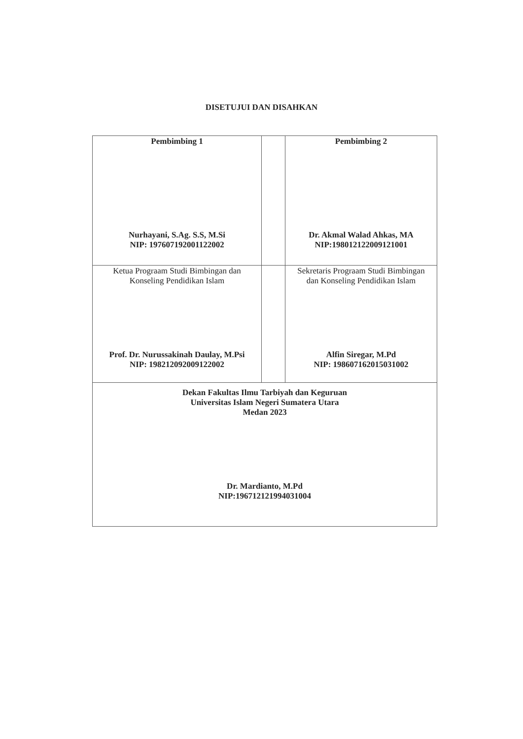DISETUJUI DAN DISAHKAN
| Pembimbing 1 Nurhayani, S.Ag. S.S, M.Si NIP: 197607192001122002 | | Pembimbing 2 Dr. Akmal Walad Ahkas, MA NIP:198012122009121001 |
| Ketua Prograam Studi Bimbingan dan Konseling Pendidikan Islam Prof. Dr. Nurussakinah Daulay, M.Psi NIP: 198212092009122002 | | Sekretaris Prograam Studi Bimbingan dan Konseling Pendidikan Islam Alfin Siregar, M.Pd NIP: 198607162015031002 |
| Dekan Fakultas Ilmu Tarbiyah dan Keguruan Universitas Islam Negeri Sumatera Utara Medan 2023 Dr. Mardianto, M.Pd NIP:196712121994031004 | | |